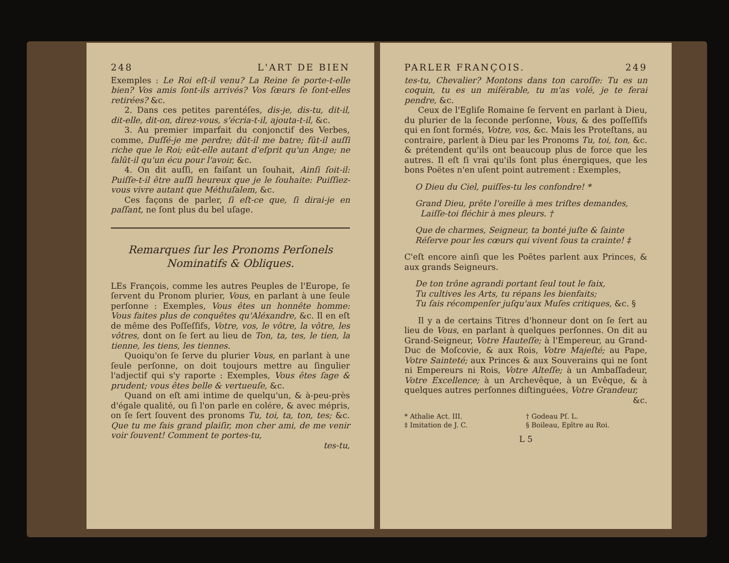248 L'ART DE BIEN
Exemples : Le Roi eſt-il venu? La Reine ſe porte-t-elle bien? Vos amis ſont-ils arrivés? Vos ſœurs ſe ſont-elles retirées? &c.
2. Dans ces petites parentéſes, dis-je, dis-tu, dit-il, dit-elle, dit-on, direz-vous, s'écria-t-il, ajouta-t-il, &c.
3. Au premier imparfait du conjonctif des Verbes, comme, Duſſé-je me perdre; dût-il me batre; fût-il auſſi riche que le Roi; eût-elle autant d'eſprit qu'un Ange; ne falût-il qu'un écu pour l'avoir, &c.
4. On dit auſſi, en faiſant un ſouhait, Ainſi ſoit-il: Puiſſe-t-il être auſſi heureux que je le ſouhaite: Puiſſiez-vous vivre autant que Méthuſalem, &c.
Ces façons de parler, ſi eſt-ce que, ſi dirai-je en paſſant, ne ſont plus du bel uſage.
Remarques ſur les Pronoms Perſonels
Nominatifs & Obliques.
LEs François, comme les autres Peuples de l'Europe, ſe ſervent du Pronom plurier, Vous, en parlant à une ſeule perſonne : Exemples, Vous êtes un honnête homme: Vous faites plus de conquêtes qu'Aléxandre, &c. Il en eſt de même des Poſſeſſifs, Votre, vos, le vôtre, la vôtre, les vôtres, dont on ſe ſert au lieu de Ton, ta, tes, le tien, la tienne, les tiens, les tiennes.
Quoiqu'on ſe ſerve du plurier Vous, en parlant à une ſeule perſonne, on doit toujours mettre au ſingulier l'adjectif qui s'y raporte : Exemples, Vous êtes ſage & prudent; vous êtes belle & vertueuſe, &c.
Quand on eſt ami intime de quelqu'un, & à-peu-près d'égale qualité, ou ſi l'on parle en colére, & avec mépris, on ſe ſert ſouvent des pronoms Tu, toi, ta, ton, tes; &c. Que tu me fais grand plaiſir, mon cher ami, de me venir voir ſouvent! Comment te portes-tu,
tes-tu,
PARLER FRANÇOIS. 249
tes-tu, Chevalier? Montons dans ton caroſſe: Tu es un coquin, tu es un miſérable, tu m'as volé, je te ferai pendre, &c.
Ceux de l'Egliſe Romaine ſe ſervent en parlant à Dieu, du plurier de la ſeconde perſonne, Vous, & des poſſeſſifs qui en ſont formés, Votre, vos, &c. Mais les Proteſtans, au contraire, parlent à Dieu par les Pronoms Tu, toi, ton, &c. & prétendent qu'ils ont beaucoup plus de force que les autres. Il eſt ſi vrai qu'ils ſont plus énergiques, que les bons Poëtes n'en uſent point autrement : Exemples,
O Dieu du Ciel, puiſſes-tu les confondre! *
Grand Dieu, prête l'oreille à mes triſtes demandes,
Laiſſe-toi fléchir à mes pleurs. †
Que de charmes, Seigneur, ta bonté juſte & ſainte
Réſerve pour les cœurs qui vivent ſous ta crainte! ‡
C'eſt encore ainſi que les Poëtes parlent aux Princes, & aux grands Seigneurs.
De ton trône agrandi portant ſeul tout le faix,
Tu cultives les Arts, tu répans les bienfaits;
Tu ſais récompenſer juſqu'aux Muſes critiques, &c. §
Il y a de certains Titres d'honneur dont on ſe ſert au lieu de Vous, en parlant à quelques perſonnes. On dit au Grand-Seigneur, Votre Hauteſſe; à l'Empereur, au Grand-Duc de Moſcovie, & aux Rois, Votre Majeſté; au Pape, Votre Sainteté; aux Princes & aux Souverains qui ne ſont ni Empereurs ni Rois, Votre Alteſſe; à un Ambaſſadeur, Votre Excellence; à un Archevêque, à un Evêque, & à quelques autres perſonnes diſtinguées, Votre Grandeur,
&c.
* Athalie Act. III. † Godeau Pſ. L. ‡ Imitation de J. C. § Boileau, Epître au Roi.
L 5